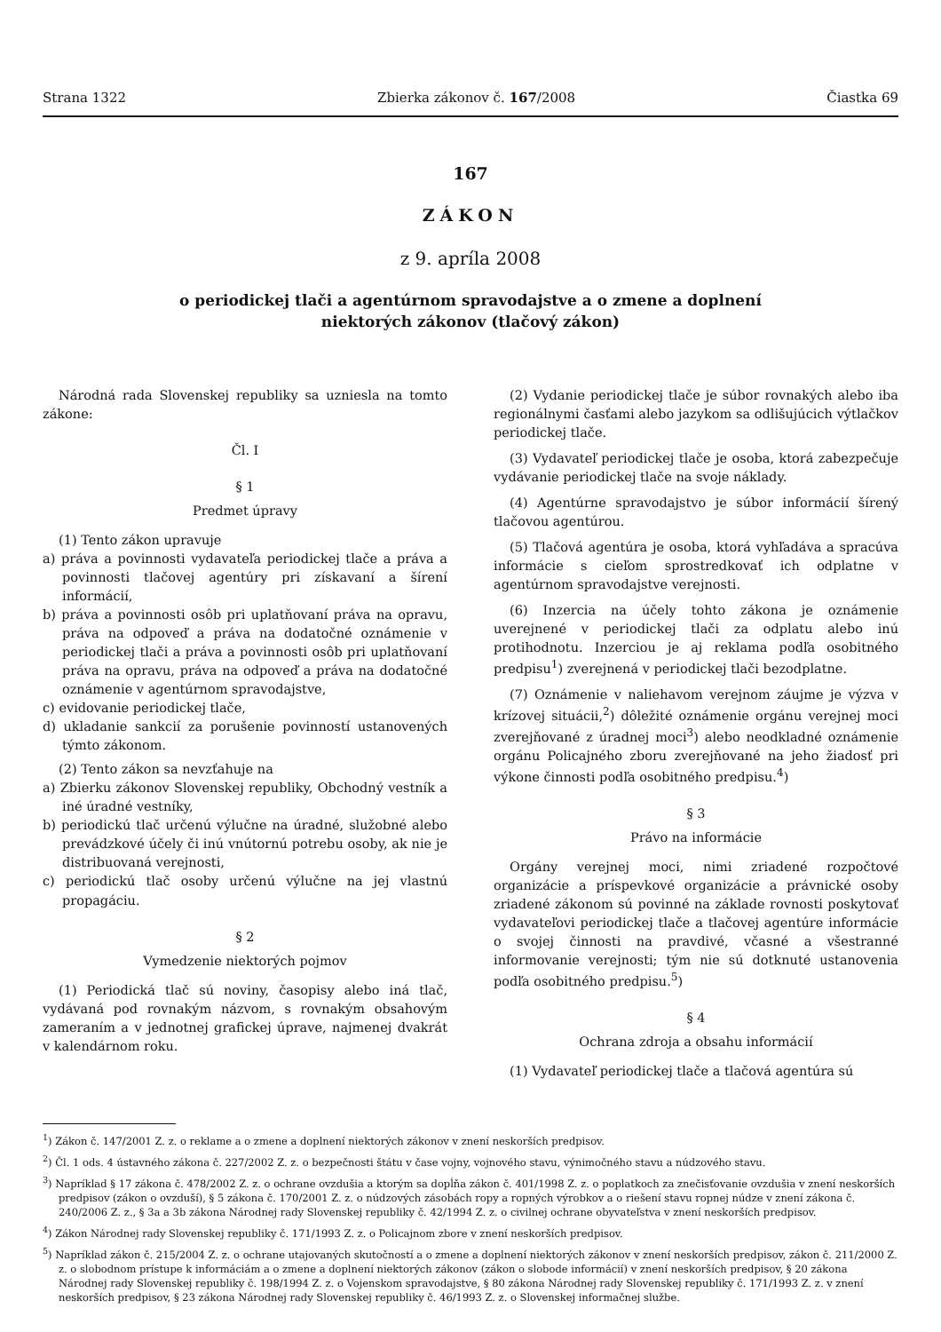Strana 1322 Zbierka zákonov č. 167/2008 Čiastka 69
167
ZÁKON
z 9. apríla 2008
o periodickej tlači a agentúrnom spravodajstve a o zmene a doplnení
niektorých zákonov (tlačový zákon)
Národná rada Slovenskej republiky sa uzniesla na tomto zákone:
Čl. I
§ 1
Predmet úpravy
(1) Tento zákon upravuje
a) práva a povinnosti vydavateľa periodickej tlače a práva a povinnosti tlačovej agentúry pri získavaní a šírení informácií,
b) práva a povinnosti osôb pri uplatňovaní práva na opravu, práva na odpoveď a práva na dodatočné oznámenie v periodickej tlači a práva a povinnosti osôb pri uplatňovaní práva na opravu, práva na odpoveď a práva na dodatočné oznámenie v agentúrnom spravodajstve,
c) evidovanie periodickej tlače,
d) ukladanie sankcií za porušenie povinností ustanovených týmto zákonom.
(2) Tento zákon sa nevzťahuje na
a) Zbierku zákonov Slovenskej republiky, Obchodný vestník a iné úradné vestníky,
b) periodickú tlač určenú výlučne na úradné, služobné alebo prevádzkové účely či inú vnútornú potrebu osoby, ak nie je distribuovaná verejnosti,
c) periodickú tlač osoby určenú výlučne na jej vlastnú propagáciu.
§ 2
Vymedzenie niektorých pojmov
(1) Periodická tlač sú noviny, časopisy alebo iná tlač, vydávaná pod rovnakým názvom, s rovnakým obsahovým zameraním a v jednotnej grafickej úprave, najmenej dvakrát v kalendárnom roku.
(2) Vydanie periodickej tlače je súbor rovnakých alebo iba regionálnymi časťami alebo jazykom sa odlišujúcich výtlačkov periodickej tlače.
(3) Vydavateľ periodickej tlače je osoba, ktorá zabezpečuje vydávanie periodickej tlače na svoje náklady.
(4) Agentúrne spravodajstvo je súbor informácií šírený tlačovou agentúrou.
(5) Tlačová agentúra je osoba, ktorá vyhľadáva a spracúva informácie s cieľom sprostredkovať ich odplatne v agentúrnom spravodajstve verejnosti.
(6) Inzercia na účely tohto zákona je oznámenie uverejnené v periodickej tlači za odplatu alebo inú protihodnotu. Inzerciou je aj reklama podľa osobitného predpisu<sup>1</sup>) zverejnená v periodickej tlači bezodplatne.
(7) Oznámenie v naliehavom verejnom záujme je výzva v krízovej situácii,<sup>2</sup>) dôležité oznámenie orgánu verejnej moci zverejňované z úradnej moci<sup>3</sup>) alebo neodkladné oznámenie orgánu Policajného zboru zverejňované na jeho žiadosť pri výkone činnosti podľa osobitného predpisu.<sup>4</sup>)
§ 3
Právo na informácie
Orgány verejnej moci, nimi zriadené rozpočtové organizácie a príspevkové organizácie a právnické osoby zriadené zákonom sú povinné na základe rovnosti poskytovať vydavateľovi periodickej tlače a tlačovej agentúre informácie o svojej činnosti na pravdivé, včasné a všestranné informovanie verejnosti; tým nie sú dotknuté ustanovenia podľa osobitného predpisu.<sup>5</sup>)
§ 4
Ochrana zdroja a obsahu informácií
(1) Vydavateľ periodickej tlače a tlačová agentúra sú
<sup>1</sup>) Zákon č. 147/2001 Z. z. o reklame a o zmene a doplnení niektorých zákonov v znení neskorších predpisov.
<sup>2</sup>) Čl. 1 ods. 4 ústavného zákona č. 227/2002 Z. z. o bezpečnosti štátu v čase vojny, vojnového stavu, výnimočného stavu a núdzového stavu.
<sup>3</sup>) Napríklad § 17 zákona č. 478/2002 Z. z. o ochrane ovzdušia a ktorým sa dopĺňa zákon č. 401/1998 Z. z. o poplatkoch za znečisťovanie ovzdušia v znení neskorších predpisov (zákon o ovzduší), § 5 zákona č. 170/2001 Z. z. o núdzových zásobách ropy a ropných výrobkov a o riešení stavu ropnej núdze v znení zákona č. 240/2006 Z. z., § 3a a 3b zákona Národnej rady Slovenskej republiky č. 42/1994 Z. z. o civilnej ochrane obyvateľstva v znení neskorších predpisov.
<sup>4</sup>) Zákon Národnej rady Slovenskej republiky č. 171/1993 Z. z. o Policajnom zbore v znení neskorších predpisov.
<sup>5</sup>) Napríklad zákon č. 215/2004 Z. z. o ochrane utajovaných skutočností a o zmene a doplnení niektorých zákonov v znení neskorších predpisov, zákon č. 211/2000 Z. z. o slobodnom prístupe k informáciám a o zmene a doplnení niektorých zákonov (zákon o slobode informácií) v znení neskorších predpisov, § 20 zákona Národnej rady Slovenskej republiky č. 198/1994 Z. z. o Vojenskom spravodajstve, § 80 zákona Národnej rady Slovenskej republiky č. 171/1993 Z. z. v znení neskorších predpisov, § 23 zákona Národnej rady Slovenskej republiky č. 46/1993 Z. z. o Slovenskej informačnej službe.